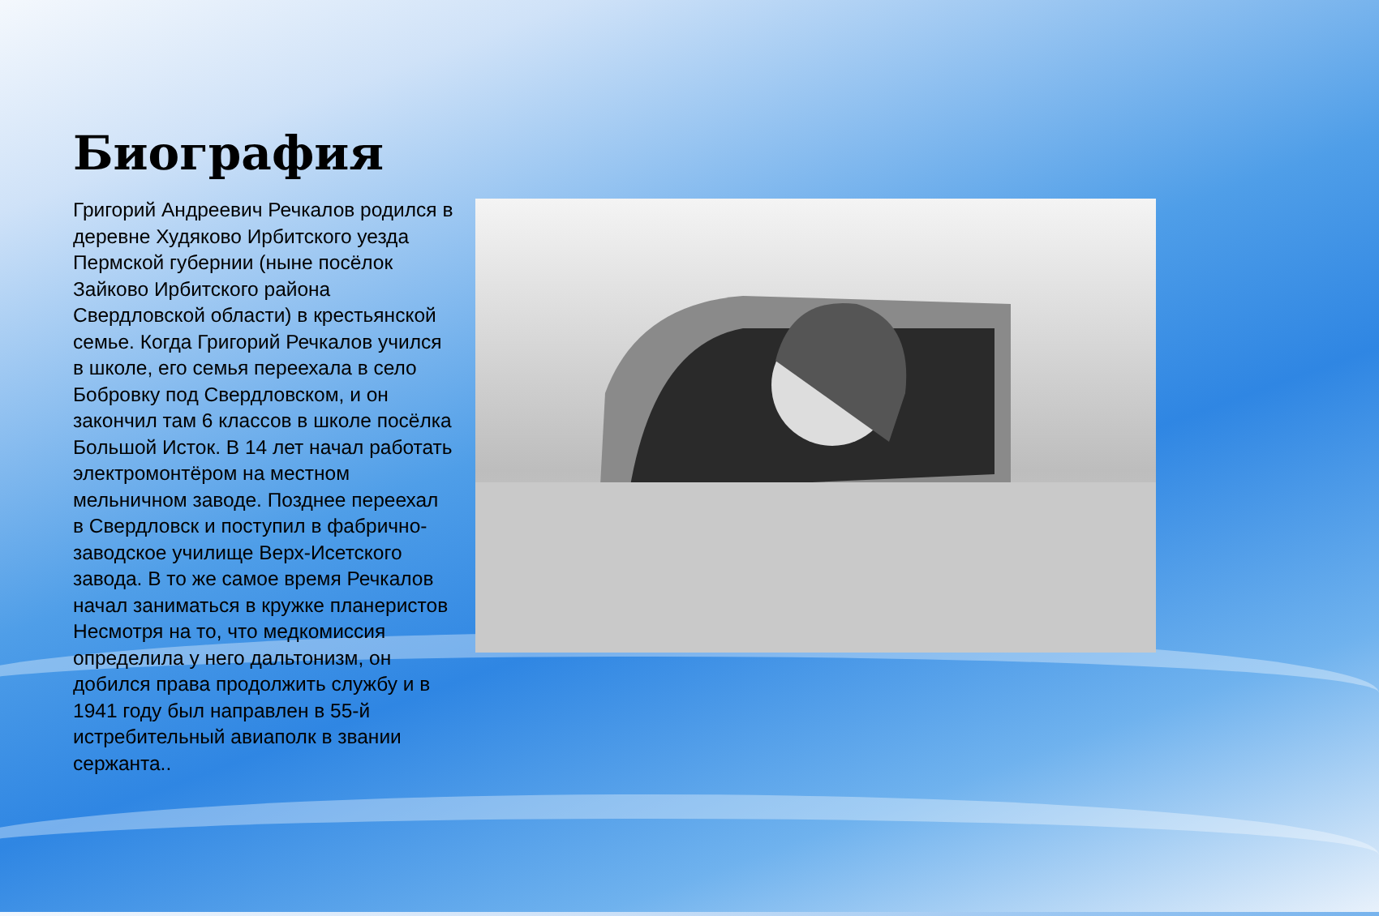Биография
Григорий Андреевич Речкалов родился в деревне Худяково Ирбитского уезда Пермской губернии (ныне посёлок Зайково Ирбитского района Свердловской области) в крестьянской семье. Когда Григорий Речкалов учился в школе, его семья переехала в село Бобровку под Свердловском, и он закончил там 6 классов в школе посёлка Большой Исток. В 14 лет начал работать электромонтёром на местном мельничном заводе. Позднее переехал в Свердловск и поступил в фабрично-заводское училище Верх-Исетского завода. В то же самое время Речкалов начал заниматься в кружке планеристов Несмотря на то, что медкомиссия определила у него дальтонизм, он добился права продолжить службу и в 1941 году был направлен в 55-й истребительный авиаполк в звании сержанта..